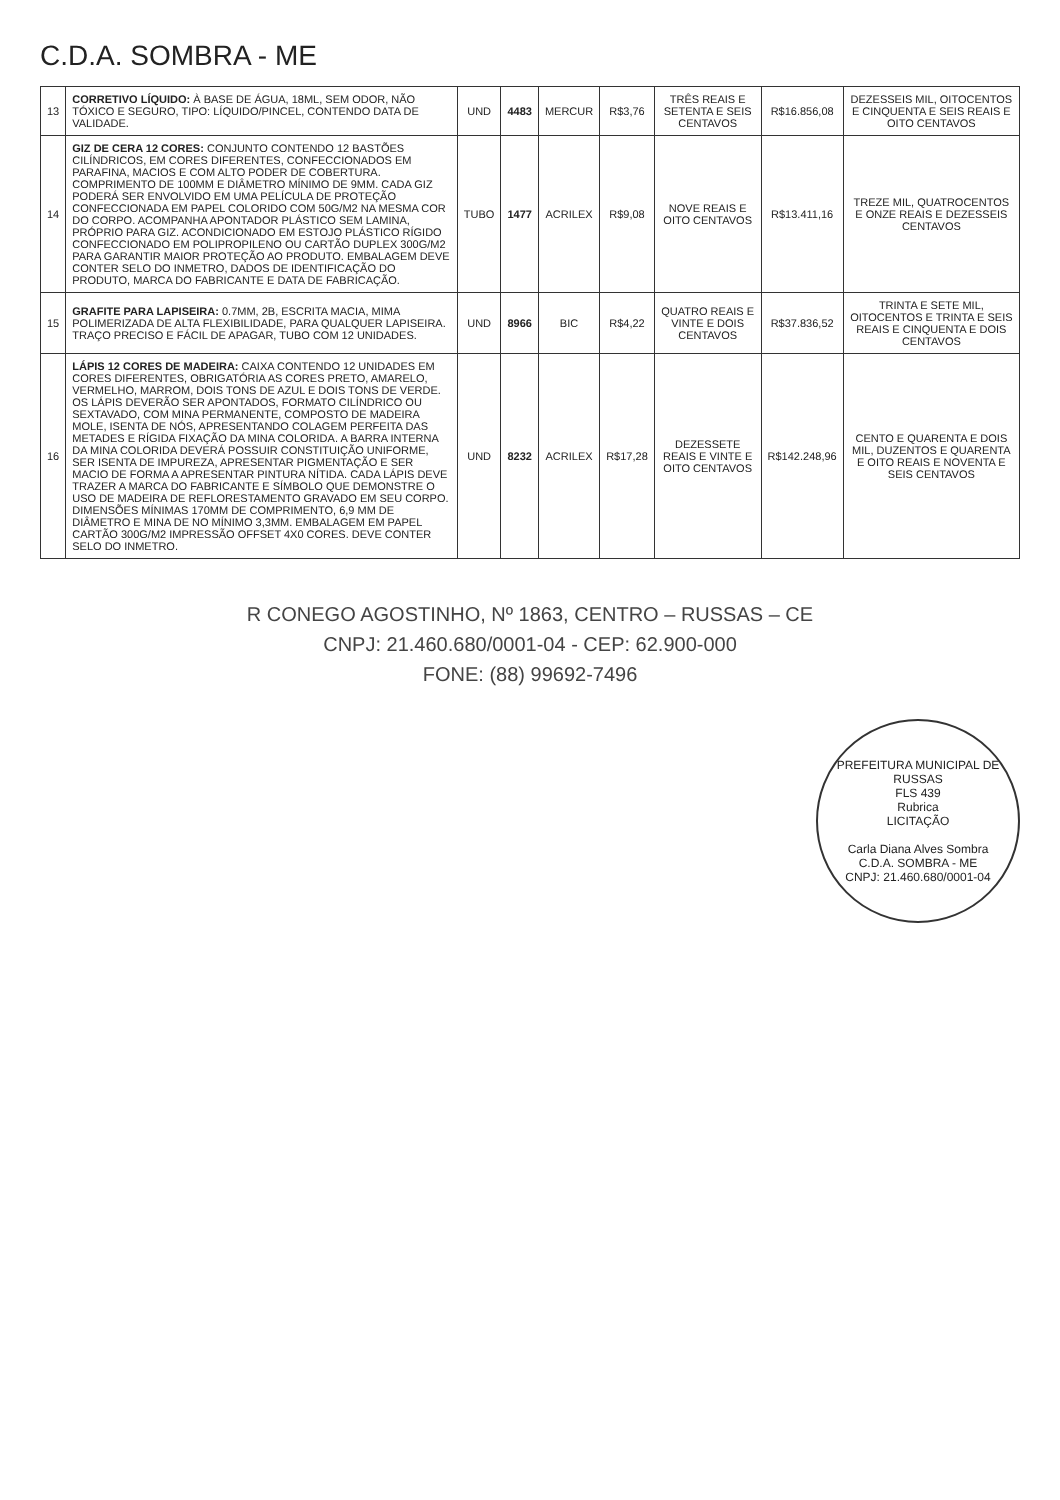C.D.A. SOMBRA - ME
| 13 | CORRETIVO LÍQUIDO: À BASE DE ÁGUA, 18ML, SEM ODOR, NÃO TÓXICO E SEGURO, TIPO: LÍQUIDO/PINCEL, CONTENDO DATA DE VALIDADE. | UND | 4483 | MERCUR | R$3,76 | TRÊS REAIS E SETENTA E SEIS CENTAVOS | R$16.856,08 | DEZESSEIS MIL, OITOCENTOS E CINQUENTA E SEIS REAIS E OITO CENTAVOS |
| 14 | GIZ DE CERA 12 CORES: CONJUNTO CONTENDO 12 BASTÕES CILÍNDRICOS, EM CORES DIFERENTES, CONFECCIONADOS EM PARAFINA, MACIOS E COM ALTO PODER DE COBERTURA. COMPRIMENTO DE 100MM E DIÂMETRO MÍNIMO DE 9MM. CADA GIZ PODERÁ SER ENVOLVIDO EM UMA PELÍCULA DE PROTEÇÃO CONFECCIONADA EM PAPEL COLORIDO COM 50G/M2 NA MESMA COR DO CORPO. ACOMPANHA APONTADOR PLÁSTICO SEM LAMINA, PRÓPRIO PARA GIZ. ACONDICIONADO EM ESTOJO PLÁSTICO RÍGIDO CONFECCIONADO EM POLIPROPILENO OU CARTÃO DUPLEX 300G/M2 PARA GARANTIR MAIOR PROTEÇÃO AO PRODUTO. EMBALAGEM DEVE CONTER SELO DO INMETRO, DADOS DE IDENTIFICAÇÃO DO PRODUTO, MARCA DO FABRICANTE E DATA DE FABRICAÇÃO. | TUBO | 1477 | ACRILEX | R$9,08 | NOVE REAIS E OITO CENTAVOS | R$13.411,16 | TREZE MIL, QUATROCENTOS E ONZE REAIS E DEZESSEIS CENTAVOS |
| 15 | GRAFITE PARA LAPISEIRA: 0.7MM, 2B, ESCRITA MACIA, MIMA POLIMERIZADA DE ALTA FLEXIBILIDADE, PARA QUALQUER LAPISEIRA. TRAÇO PRECISO E FÁCIL DE APAGAR, TUBO COM 12 UNIDADES. | UND | 8966 | BIC | R$4,22 | QUATRO REAIS E VINTE E DOIS CENTAVOS | R$37.836,52 | TRINTA E SETE MIL, OITOCENTOS E TRINTA E SEIS REAIS E CINQUENTA E DOIS CENTAVOS |
| 16 | LÁPIS 12 CORES DE MADEIRA: CAIXA CONTENDO 12 UNIDADES EM CORES DIFERENTES, OBRIGATÓRIA AS CORES PRETO, AMARELO, VERMELHO, MARROM, DOIS TONS DE AZUL E DOIS TONS DE VERDE. OS LÁPIS DEVERÃO SER APONTADOS, FORMATO CILÍNDRICO OU SEXTAVADO, COM MINA PERMANENTE, COMPOSTO DE MADEIRA MOLE, ISENTA DE NÓS, APRESENTANDO COLAGEM PERFEITA DAS METADES E RÍGIDA FIXAÇÃO DA MINA COLORIDA. A BARRA INTERNA DA MINA COLORIDA DEVERÁ POSSUIR CONSTITUIÇÃO UNIFORME, SER ISENTA DE IMPUREZA, APRESENTAR PIGMENTAÇÃO E SER MACIO DE FORMA A APRESENTAR PINTURA NÍTIDA. CADA LÁPIS DEVE TRAZER A MARCA DO FABRICANTE E SÍMBOLO QUE DEMONSTRE O USO DE MADEIRA DE REFLORESTAMENTO GRAVADO EM SEU CORPO. DIMENSÕES MÍNIMAS 170MM DE COMPRIMENTO, 6,9 MM DE DIÂMETRO E MINA DE NO MÍNIMO 3,3MM. EMBALAGEM EM PAPEL CARTÃO 300G/M2 IMPRESSÃO OFFSET 4X0 CORES. DEVE CONTER SELO DO INMETRO. | UND | 8232 | ACRILEX | R$17,28 | DEZESSETE REAIS E VINTE E OITO CENTAVOS | R$142.248,96 | CENTO E QUARENTA E DOIS MIL, DUZENTOS E QUARENTA E OITO REAIS E NOVENTA E SEIS CENTAVOS |
R CONEGO AGOSTINHO, Nº 1863, CENTRO – RUSSAS – CE
CNPJ: 21.460.680/0001-04 - CEP: 62.900-000
FONE: (88) 99692-7496
PREFEITURA MUNICIPAL DE RUSSAS
FLS 439
Rubrica
LICITAÇÃO
Carla Diana Alves Sombra
C.D.A. SOMBRA - ME
CNPJ: 21.460.680/0001-04